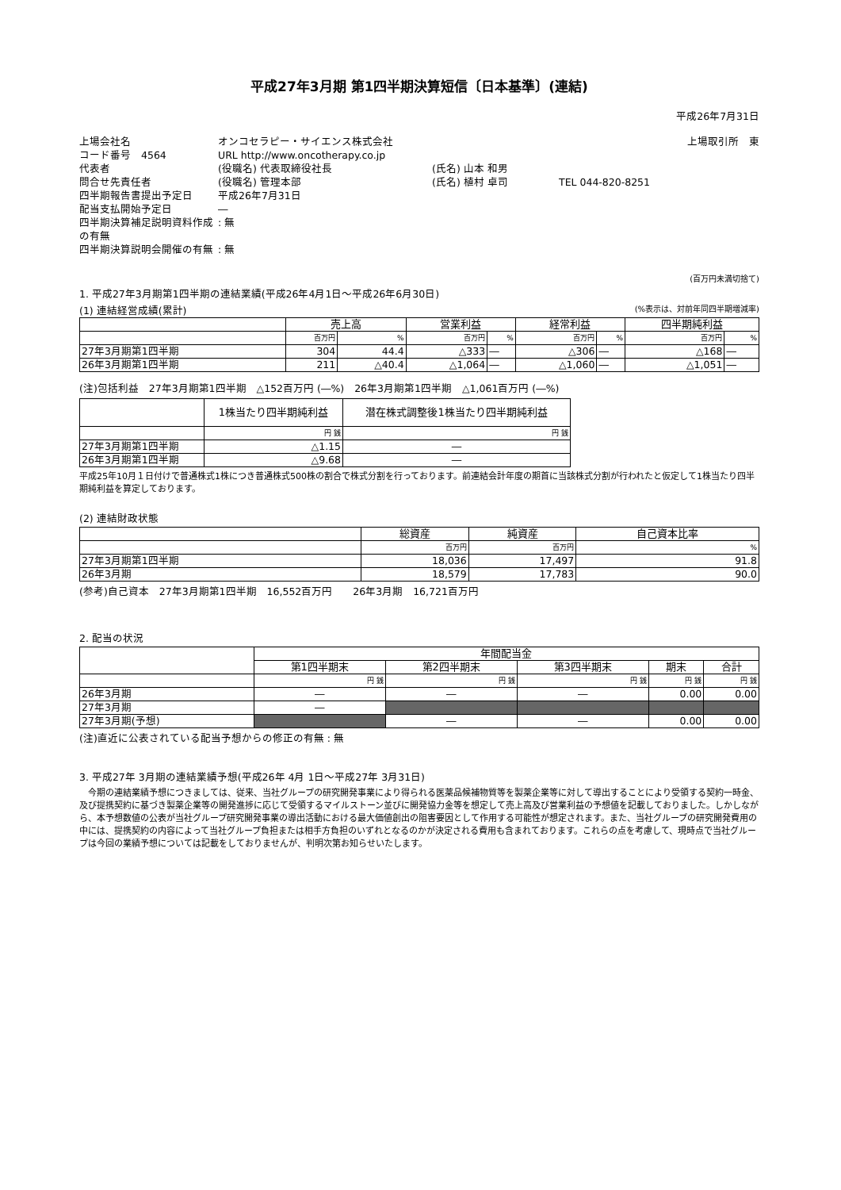平成27年3月期 第1四半期決算短信〔日本基準〕(連結)
平成26年7月31日
上場会社名
オンコセラピー・サイエンス株式会社
上場取引所　東
コード番号　4564
URL http://www.oncotherapy.co.jp
代表者
(役職名) 代表取締役社長
(氏名) 山本 和男
問合せ先責任者
(役職名) 管理本部
(氏名) 植村 卓司
TEL 044-820-8251
四半期報告書提出予定日
平成26年7月31日
配当支払開始予定日
―
四半期決算補足説明資料作成の有無
: 無
四半期決算説明会開催の有無
: 無
(百万円未満切捨て)
1. 平成27年3月期第1四半期の連結業績(平成26年4月1日～平成26年6月30日)
(1) 連結経営成績(累計) (%表示は、対前年同四半期増減率)
| | 売上高 | | 営業利益 | | 経常利益 | | 四半期純利益 | |
| --- | --- | --- | --- | --- | --- | --- | --- | --- |
| | 百万円 | % | 百万円 | % | 百万円 | % | 百万円 | % |
| 27年3月期第1四半期 | 304 | 44.4 | △333 | ― | △306 | ― | △168 | ― |
| 26年3月期第1四半期 | 211 | △40.4 | △1,064 | ― | △1,060 | ― | △1,051 | ― |
(注)包括利益　27年3月期第1四半期　△152百万円 (―%)　26年3月期第1四半期　△1,061百万円 (―%)
| | 1株当たり四半期純利益 | 潜在株式調整後1株当たり四半期純利益 |
| --- | --- | --- |
| | 円 銭 | 円 銭 |
| 27年3月期第1四半期 | △1.15 | ― |
| 26年3月期第1四半期 | △9.68 | ― |
平成25年10月１日付けで普通株式1株につき普通株式500株の割合で株式分割を行っております。前連結会計年度の期首に当該株式分割が行われたと仮定して1株当たり四半期純利益を算定しております。
(2) 連結財政状態
| | 総資産 | 純資産 | 自己資本比率 |
| --- | --- | --- | --- |
| | 百万円 | 百万円 | % |
| 27年3月期第1四半期 | 18,036 | 17,497 | 91.8 |
| 26年3月期 | 18,579 | 17,783 | 90.0 |
(参考)自己資本　27年3月期第1四半期　16,552百万円　　26年3月期　16,721百万円
2. 配当の状況
| | 年間配当金 | | | | |
| --- | --- | --- | --- | --- | --- |
| | 第1四半期末 | 第2四半期末 | 第3四半期末 | 期末 | 合計 |
| | 円 銭 | 円 銭 | 円 銭 | 円 銭 | 円 銭 |
| 26年3月期 | ― | ― | ― | 0.00 | 0.00 |
| 27年3月期 | ― | | | | |
| 27年3月期(予想) | | ― | ― | 0.00 | 0.00 |
(注)直近に公表されている配当予想からの修正の有無 : 無
3. 平成27年 3月期の連結業績予想(平成26年 4月 1日～平成27年 3月31日)
　今期の連結業績予想につきましては、従来、当社グループの研究開発事業により得られる医薬品候補物質等を製薬企業等に対して導出することにより受領する契約一時金、及び提携契約に基づき製薬企業等の開発進捗に応じて受領するマイルストーン並びに開発協力金等を想定して売上高及び営業利益の予想値を記載しておりました。しかしながら、本予想数値の公表が当社グループ研究開発事業の導出活動における最大価値創出の阻害要因として作用する可能性が想定されます。また、当社グループの研究開発費用の中には、提携契約の内容によって当社グループ負担または相手方負担のいずれとなるのかが決定される費用も含まれております。これらの点を考慮して、現時点で当社グループは今回の業績予想については記載をしておりませんが、判明次第お知らせいたします。